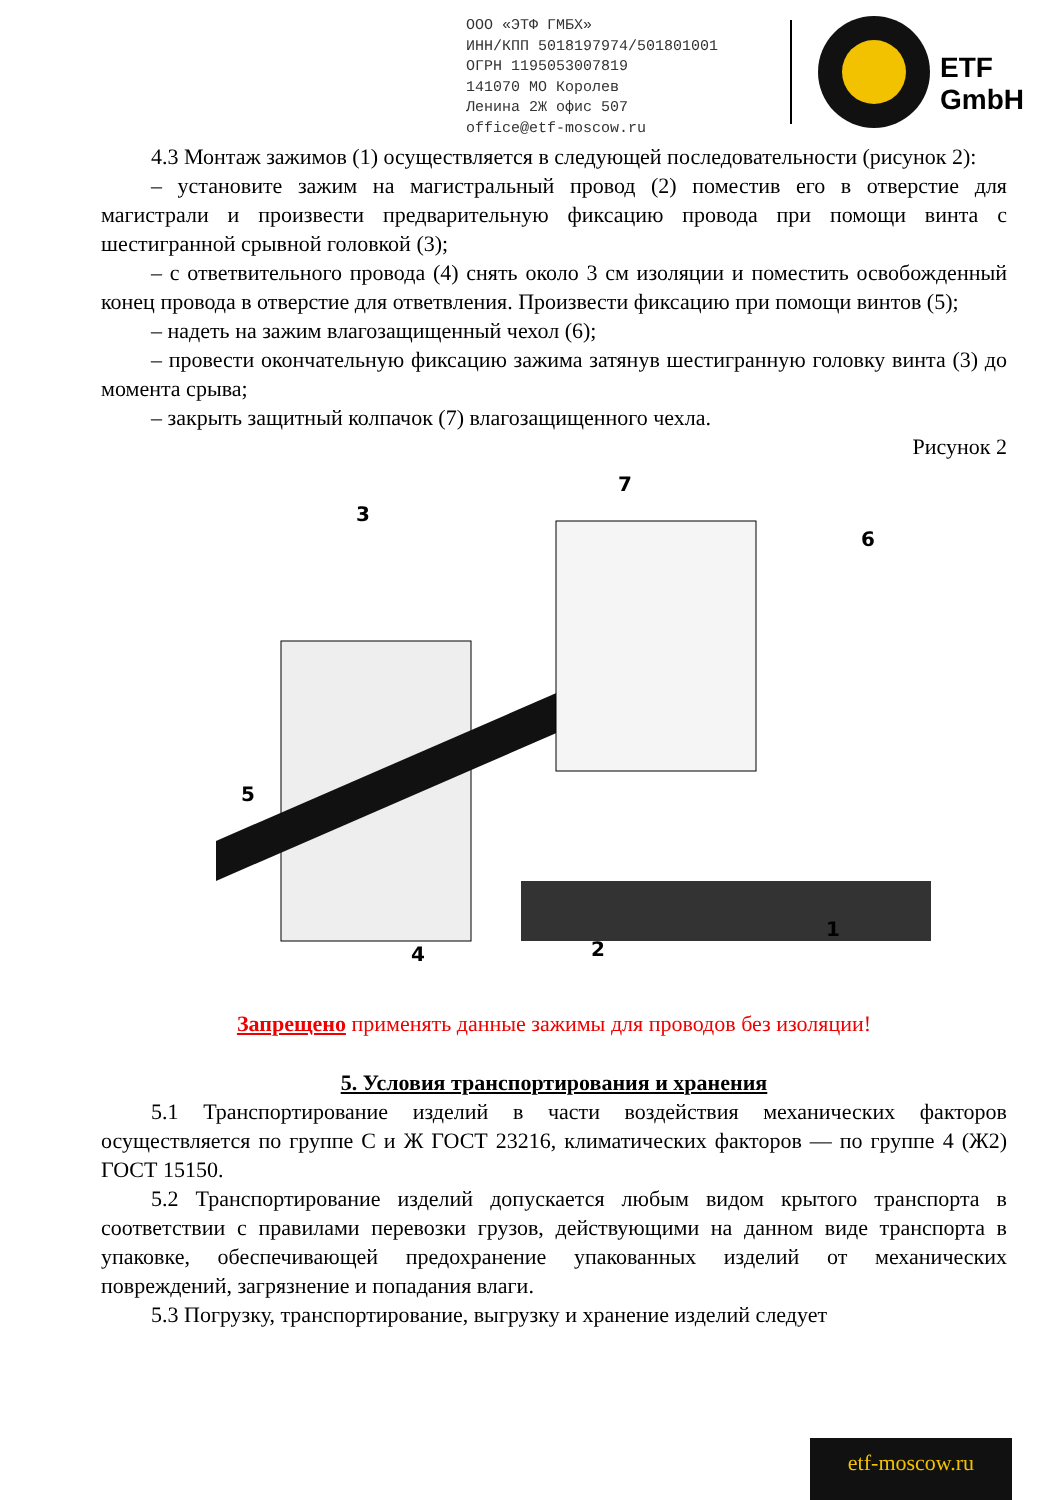ООО «ЭТФ ГМБХ»
ИНН/КПП 5018197974/501801001
ОГРН 1195053007819
141070 МО Королев
Ленина 2Ж офис 507
office@etf-moscow.ru
ETF GmbH
4.3 Монтаж зажимов (1) осуществляется в следующей последовательности (рисунок 2):
– установите зажим на магистральный провод (2) поместив его в отверстие для магистрали и произвести предварительную фиксацию провода при помощи винта с шестигранной срывной головкой (3);
– с ответвительного провода (4) снять около 3 см изоляции и поместить освобожденный конец провода в отверстие для ответвления. Произвести фиксацию при помощи винтов (5);
– надеть на зажим влагозащищенный чехол (6);
– провести окончательную фиксацию зажима затянув шестигранную головку винта (3) до момента срыва;
– закрыть защитный колпачок (7) влагозащищенного чехла.
Рисунок 2
3
5
2
4
7
6
1
Запрещено применять данные зажимы для проводов без изоляции!
5. Условия транспортирования и хранения
5.1 Транспортирование изделий в части воздействия механических факторов осуществляется по группе С и Ж ГОСТ 23216, климатических факторов — по группе 4 (Ж2) ГОСТ 15150.
5.2 Транспортирование изделий допускается любым видом крытого транспорта в соответствии с правилами перевозки грузов, действующими на данном виде транспорта в упаковке, обеспечивающей предохранение упакованных изделий от механических повреждений, загрязнение и попадания влаги.
5.3 Погрузку, транспортирование, выгрузку и хранение изделий следует
etf-moscow.ru